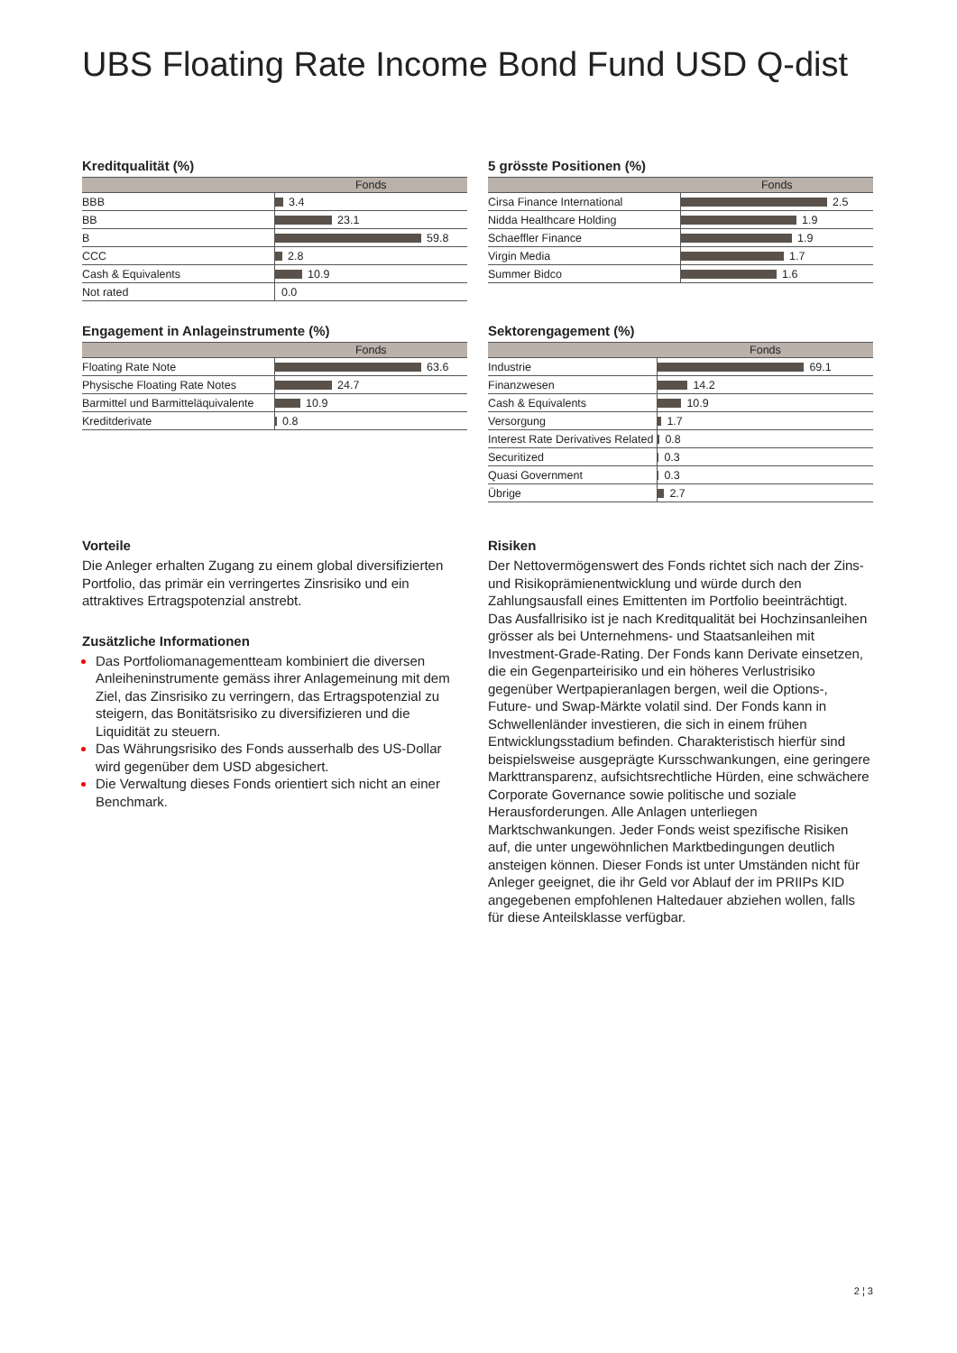UBS Floating Rate Income Bond Fund USD Q-dist
Kreditqualität (%)
| | Fonds |
| --- | --- |
| BBB | 3.4 |
| BB | 23.1 |
| B | 59.8 |
| CCC | 2.8 |
| Cash & Equivalents | 10.9 |
| Not rated | 0.0 |
5 grösste Positionen (%)
| | Fonds |
| --- | --- |
| Cirsa Finance International | 2.5 |
| Nidda Healthcare Holding | 1.9 |
| Schaeffler Finance | 1.9 |
| Virgin Media | 1.7 |
| Summer Bidco | 1.6 |
Engagement in Anlageinstrumente (%)
| | Fonds |
| --- | --- |
| Floating Rate Note | 63.6 |
| Physische Floating Rate Notes | 24.7 |
| Barmittel und Barmitteläquivalente | 10.9 |
| Kreditderivate | 0.8 |
Sektorengagement (%)
| | Fonds |
| --- | --- |
| Industrie | 69.1 |
| Finanzwesen | 14.2 |
| Cash & Equivalents | 10.9 |
| Versorgung | 1.7 |
| Interest Rate Derivatives Related | 0.8 |
| Securitized | 0.3 |
| Quasi Government | 0.3 |
| Übrige | 2.7 |
Vorteile
Die Anleger erhalten Zugang zu einem global diversifizierten Portfolio, das primär ein verringertes Zinsrisiko und ein attraktives Ertragspotenzial anstrebt.
Zusätzliche Informationen
Das Portfoliomanagementteam kombiniert die diversen Anleiheninstrumente gemäss ihrer Anlagemeinung mit dem Ziel, das Zinsrisiko zu verringern, das Ertragspotenzial zu steigern, das Bonitätsrisiko zu diversifizieren und die Liquidität zu steuern.
Das Währungsrisiko des Fonds ausserhalb des US-Dollar wird gegenüber dem USD abgesichert.
Die Verwaltung dieses Fonds orientiert sich nicht an einer Benchmark.
Risiken
Der Nettovermögenswert des Fonds richtet sich nach der Zins- und Risikoprämienentwicklung und würde durch den Zahlungsausfall eines Emittenten im Portfolio beeinträchtigt. Das Ausfallrisiko ist je nach Kreditqualität bei Hochzinsanleihen grösser als bei Unternehmens- und Staatsanleihen mit Investment-Grade-Rating. Der Fonds kann Derivate einsetzen, die ein Gegenparteirisiko und ein höheres Verlustrisiko gegenüber Wertpapieranlagen bergen, weil die Options-, Future- und Swap-Märkte volatil sind. Der Fonds kann in Schwellenländer investieren, die sich in einem frühen Entwicklungsstadium befinden. Charakteristisch hierfür sind beispielsweise ausgeprägte Kursschwankungen, eine geringere Markttransparenz, aufsichtsrechtliche Hürden, eine schwächere Corporate Governance sowie politische und soziale Herausforderungen. Alle Anlagen unterliegen Marktschwankungen. Jeder Fonds weist spezifische Risiken auf, die unter ungewöhnlichen Marktbedingungen deutlich ansteigen können. Dieser Fonds ist unter Umständen nicht für Anleger geeignet, die ihr Geld vor Ablauf der im PRIIPs KID angegebenen empfohlenen Haltedauer abziehen wollen, falls für diese Anteilsklasse verfügbar.
2 ¦ 3